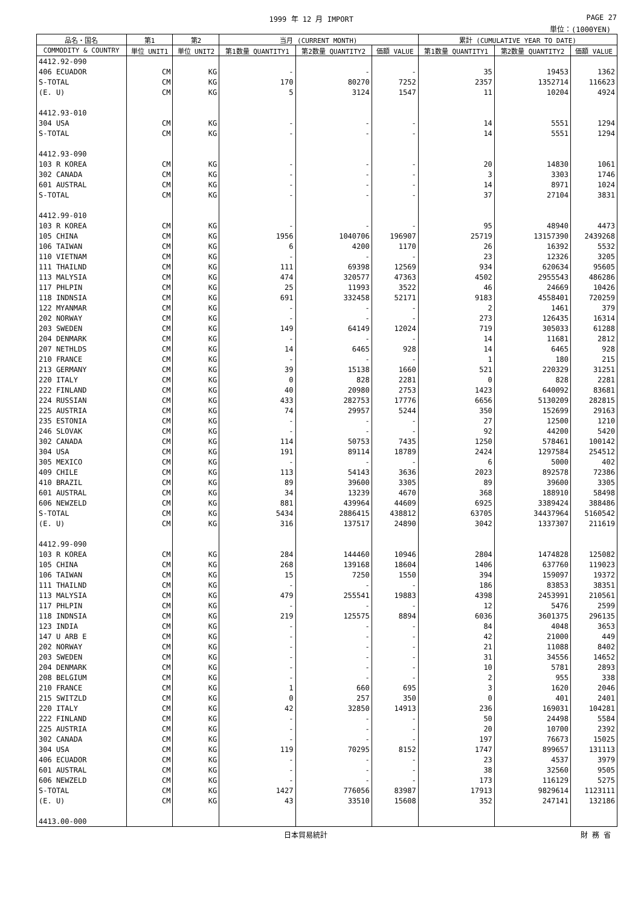1999 年 12 月 IMPORT PAGE 27
単位：(1000YEN)
| 品名・国名 | 第1 | 第2 | 当月 (CURRENT MONTH) | | | 累計 (CUMULATIVE YEAR TO DATE) | | |
| --- | --- | --- | --- | --- | --- | --- | --- | --- |
| COMMODITY & COUNTRY | 単位 UNIT1 | 単位 UNIT2 | 第1数量 QUANTITY1 | 第2数量 QUANTITY2 | 価額 VALUE | 第1数量 QUANTITY1 | 第2数量 QUANTITY2 | 価額 VALUE |
| 4412.92-090 | | | | | | | | |
| 406 ECUADOR | CM | KG | - | - | - | 35 | 19453 | 1362 |
| S-TOTAL | CM | KG | 170 | 80270 | 7252 | 2357 | 1352714 | 116623 |
| (E. U) | CM | KG | 5 | 3124 | 1547 | 11 | 10204 | 4924 |
| 4412.93-010 | | | | | | | | |
| 304 USA | CM | KG | - | - | - | 14 | 5551 | 1294 |
| S-TOTAL | CM | KG | - | - | - | 14 | 5551 | 1294 |
| 4412.93-090 | | | | | | | | |
| 103 R KOREA | CM | KG | - | - | - | 20 | 14830 | 1061 |
| 302 CANADA | CM | KG | - | - | - | 3 | 3303 | 1746 |
| 601 AUSTRAL | CM | KG | - | - | - | 14 | 8971 | 1024 |
| S-TOTAL | CM | KG | - | - | - | 37 | 27104 | 3831 |
| 4412.99-010 | | | | | | | | |
| 103 R KOREA | CM | KG | - | - | - | 95 | 48940 | 4473 |
| 105 CHINA | CM | KG | 1956 | 1040706 | 196907 | 25719 | 13157390 | 2439268 |
| 106 TAIWAN | CM | KG | 6 | 4200 | 1170 | 26 | 16392 | 5532 |
| 110 VIETNAM | CM | KG | - | - | - | 23 | 12326 | 3205 |
| 111 THAILND | CM | KG | 111 | 69398 | 12569 | 934 | 620634 | 95605 |
| 113 MALYSIA | CM | KG | 474 | 320577 | 47363 | 4502 | 2955543 | 486286 |
| 117 PHLPIN | CM | KG | 25 | 11993 | 3522 | 46 | 24669 | 10426 |
| 118 INDNSIA | CM | KG | 691 | 332458 | 52171 | 9183 | 4558401 | 720259 |
| 122 MYANMAR | CM | KG | - | - | - | 2 | 1461 | 379 |
| 202 NORWAY | CM | KG | - | - | - | 273 | 126435 | 16314 |
| 203 SWEDEN | CM | KG | 149 | 64149 | 12024 | 719 | 305033 | 61288 |
| 204 DENMARK | CM | KG | - | - | - | 14 | 11681 | 2812 |
| 207 NETHLDS | CM | KG | 14 | 6465 | 928 | 14 | 6465 | 928 |
| 210 FRANCE | CM | KG | - | - | - | 1 | 180 | 215 |
| 213 GERMANY | CM | KG | 39 | 15138 | 1660 | 521 | 220329 | 31251 |
| 220 ITALY | CM | KG | 0 | 828 | 2281 | 0 | 828 | 2281 |
| 222 FINLAND | CM | KG | 40 | 20980 | 2753 | 1423 | 640092 | 83681 |
| 224 RUSSIAN | CM | KG | 433 | 282753 | 17776 | 6656 | 5130209 | 282815 |
| 225 AUSTRIA | CM | KG | 74 | 29957 | 5244 | 350 | 152699 | 29163 |
| 235 ESTONIA | CM | KG | - | - | - | 27 | 12500 | 1210 |
| 246 SLOVAK | CM | KG | - | - | - | 92 | 44200 | 5420 |
| 302 CANADA | CM | KG | 114 | 50753 | 7435 | 1250 | 578461 | 100142 |
| 304 USA | CM | KG | 191 | 89114 | 18789 | 2424 | 1297584 | 254512 |
| 305 MEXICO | CM | KG | - | - | - | 6 | 5000 | 402 |
| 409 CHILE | CM | KG | 113 | 54143 | 3636 | 2023 | 892578 | 72386 |
| 410 BRAZIL | CM | KG | 89 | 39600 | 3305 | 89 | 39600 | 3305 |
| 601 AUSTRAL | CM | KG | 34 | 13239 | 4670 | 368 | 188910 | 58498 |
| 606 NEWZELD | CM | KG | 881 | 439964 | 44609 | 6925 | 3389424 | 388486 |
| S-TOTAL | CM | KG | 5434 | 2886415 | 438812 | 63705 | 34437964 | 5160542 |
| (E. U) | CM | KG | 316 | 137517 | 24890 | 3042 | 1337307 | 211619 |
| 4412.99-090 | | | | | | | | |
| 103 R KOREA | CM | KG | 284 | 144460 | 10946 | 2804 | 1474828 | 125082 |
| 105 CHINA | CM | KG | 268 | 139168 | 18604 | 1406 | 637760 | 119023 |
| 106 TAIWAN | CM | KG | 15 | 7250 | 1550 | 394 | 159097 | 19372 |
| 111 THAILND | CM | KG | - | - | - | 186 | 83853 | 38351 |
| 113 MALYSIA | CM | KG | 479 | 255541 | 19883 | 4398 | 2453991 | 210561 |
| 117 PHLPIN | CM | KG | - | - | - | 12 | 5476 | 2599 |
| 118 INDNSIA | CM | KG | 219 | 125575 | 8894 | 6036 | 3601375 | 296135 |
| 123 INDIA | CM | KG | - | - | - | 84 | 4048 | 3653 |
| 147 U ARB E | CM | KG | - | - | - | 42 | 21000 | 449 |
| 202 NORWAY | CM | KG | - | - | - | 21 | 11088 | 8402 |
| 203 SWEDEN | CM | KG | - | - | - | 31 | 34556 | 14652 |
| 204 DENMARK | CM | KG | - | - | - | 10 | 5781 | 2893 |
| 208 BELGIUM | CM | KG | - | - | - | 2 | 955 | 338 |
| 210 FRANCE | CM | KG | 1 | 660 | 695 | 3 | 1620 | 2046 |
| 215 SWITZLD | CM | KG | 0 | 257 | 350 | 0 | 401 | 2401 |
| 220 ITALY | CM | KG | 42 | 32850 | 14913 | 236 | 169031 | 104281 |
| 222 FINLAND | CM | KG | - | - | - | 50 | 24498 | 5584 |
| 225 AUSTRIA | CM | KG | - | - | - | 20 | 10700 | 2392 |
| 302 CANADA | CM | KG | - | - | - | 197 | 76673 | 15025 |
| 304 USA | CM | KG | 119 | 70295 | 8152 | 1747 | 899657 | 131113 |
| 406 ECUADOR | CM | KG | - | - | - | 23 | 4537 | 3979 |
| 601 AUSTRAL | CM | KG | - | - | - | 38 | 32560 | 9505 |
| 606 NEWZELD | CM | KG | - | - | - | 173 | 116129 | 5275 |
| S-TOTAL | CM | KG | 1427 | 776056 | 83987 | 17913 | 9829614 | 1123111 |
| (E. U) | CM | KG | 43 | 33510 | 15608 | 352 | 247141 | 132186 |
| 4413.00-000 | | | | | | | | |
日本貿易統計 財 務 省